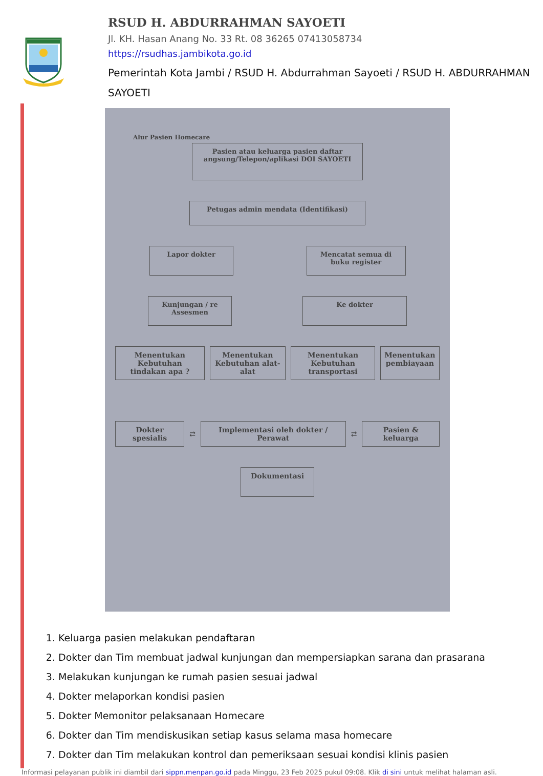RSUD H. ABDURRAHMAN SAYOETI
Jl. KH. Hasan Anang No. 33 Rt. 08 36265 07413058734
https://rsudhas.jambikota.go.id
Pemerintah Kota Jambi / RSUD H. Abdurrahman Sayoeti / RSUD H. ABDURRAHMAN SAYOETI
Alur Pasien Homecare
Pasien atau keluarga pasien daftar angsung/Telepon/aplikasi DOI SAYOETI
Petugas admin mendata (Identifikasi)
Lapor dokter Mencatat semua di buku register
Kunjungan / re Assesmen
Ke dokter
Menentukan Kebutuhan tindakan apa ?
Menentukan Kebutuhan alat-alat Menentukan Kebutuhan transportasi
Menentukan pembiayaan
Dokter spesialis
⇄
Implementasi oleh dokter / Perawat
⇄
Pasien & keluarga
Dokumentasi
1. Keluarga pasien melakukan pendaftaran
2. Dokter dan Tim membuat jadwal kunjungan dan mempersiapkan sarana dan prasarana
3. Melakukan kunjungan ke rumah pasien sesuai jadwal
4. Dokter melaporkan kondisi pasien
5. Dokter Memonitor pelaksanaan Homecare
6. Dokter dan Tim mendiskusikan setiap kasus selama masa homecare
7. Dokter dan Tim melakukan kontrol dan pemeriksaan sesuai kondisi klinis pasien
Informasi pelayanan publik ini diambil dari sippn.menpan.go.id pada Minggu, 23 Feb 2025 pukul 09:08. Klik di sini untuk melihat halaman asli.